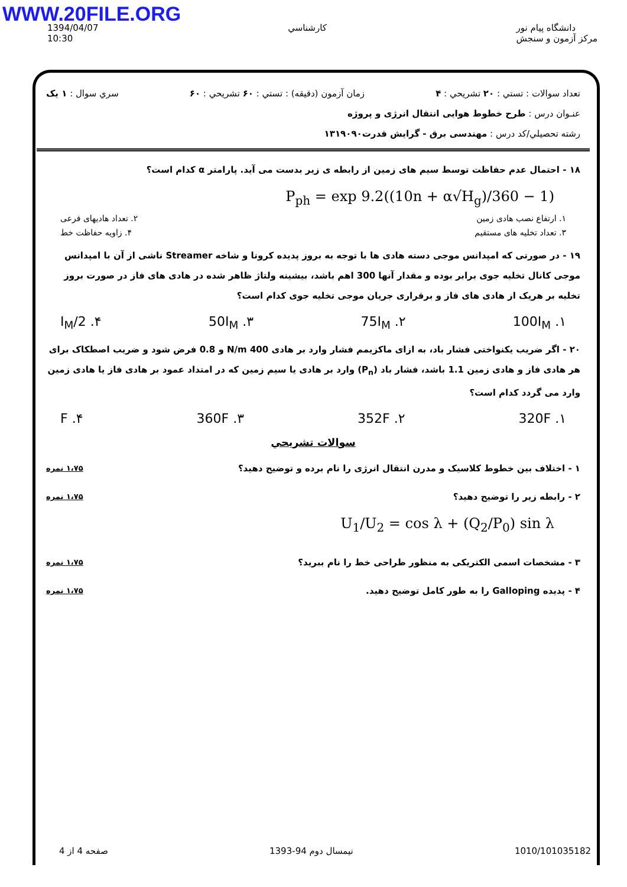WWW.20FILE.ORG
1394/04/07
10:30
كارشناسي دانشگاه پیام نور
مرکز آزمون و سنجش
تعداد سوالات : تستي : ۲۰ تشريحي : ۴ زمان آزمون (دقيقه) : تستي : ۶۰ تشريحي : ۶۰ سري سوال : ۱ یک
عنـوان درس : طرح خطوط هوایی انتقال انرژی و پروژه
رشته تحصيلي/کد درس : مهندسی برق - گرایش قدرت۱۳۱۹۰۹۰
۱۸ - احتمال عدم حفاظت توسط سیم های زمین از رابطه ی زیر بدست می آید. پارامتر α کدام است؟
P<sub>ph</sub> = exp 9.2((10n + α√H<sub>g</sub>)/360 − 1)
۱. ارتفاع نصب هادی زمین ۲. تعداد هادیهای فرعی
۳. تعداد تخلیه های مستقیم ۴. زاویه حفاظت خط
۱۹ - در صورتی که امپدانس موجی دسته هادی ها با توجه به بروز پدیده کرونا و شاخه Streamer ناشی از آن با امپدانس موجی کانال تخلیه جوی برابر بوده و مقدار آنها 300 اهم باشد، بیشینه ولتاژ ظاهر شده در هادی های فاز در صورت بروز تخلیه بر هریک از هادی های فاز و برقراری جریان موجی تخلیه جوی کدام است؟
۱. 100I<sub>M</sub> ۲. 75I<sub>M</sub> ۳. 50I<sub>M</sub> ۴. I<sub>M</sub>/2
۲۰ - اگر ضریب یکنواختی فشار باد، به ازای ماکزیمم فشار وارد بر هادی 400 N/m و 0.8 فرض شود و ضریب اصطکاک برای هر هادی فاز و هادی زمین 1.1 باشد، فشار باد (P<sub>n</sub>) وارد بر هادی یا سیم زمین که در امتداد عمود بر هادی فاز یا هادی زمین وارد می گردد کدام است؟
۱. 320F ۲. 352F ۳. 360F ۴. F
سوالات تشريحي
۱،۷۵ نمره ۱ - اختلاف بین خطوط کلاسیک و مدرن انتقال انرژی را نام برده و توضیح دهید؟
۱،۷۵ نمره ۲ - رابطه زیر را توضیح دهید؟
U<sub>1</sub>/U<sub>2</sub> = cos λ + (Q<sub>2</sub>/P<sub>0</sub>) sin λ
۱،۷۵ نمره ۳ - مشخصات اسمی الکتریکی به منظور طراحی خط را نام ببرید؟
۱،۷۵ نمره ۴ - پدیده Galloping را به طور کامل توضیح دهید.
صفحه 4 از 4 نيمسال دوم 94-1393 1010/101035182